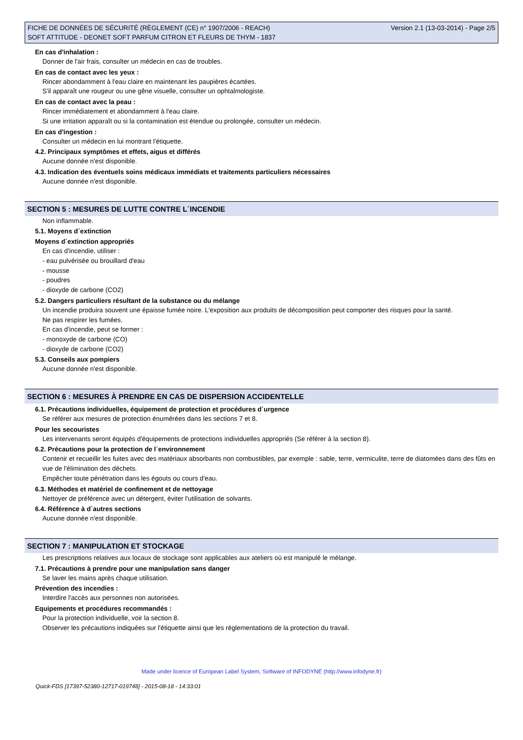FICHE DE DONNÉES DE SÉCURITÉ (RÈGLEMENT (CE) n° 1907/2006 - REACH)
SOFT ATTITUDE - DEONET SOFT PARFUM CITRON ET FLEURS DE THYM - 1837
Version 2.1 (13-03-2014) - Page 2/5
En cas d'inhalation :
Donner de l'air frais, consulter un médecin en cas de troubles.
En cas de contact avec les yeux :
Rincer abondamment à l'eau claire en maintenant les paupières écartées.
S'il apparaît une rougeur ou une gêne visuelle, consulter un ophtalmologiste.
En cas de contact avec la peau :
Rincer immédiatement et abondamment à l'eau claire.
Si une irritation apparaît ou si la contamination est étendue ou prolongée, consulter un médecin.
En cas d'ingestion :
Consulter un médecin en lui montrant l'étiquette.
4.2. Principaux symptômes et effets, aigus et différés
Aucune donnée n'est disponible.
4.3. Indication des éventuels soins médicaux immédiats et traitements particuliers nécessaires
Aucune donnée n'est disponible.
SECTION 5 : MESURES DE LUTTE CONTRE L´INCENDIE
Non inflammable.
5.1. Moyens d´extinction
Moyens d´extinction appropriés
En cas d'incendie, utiliser :
- eau pulvérisée ou brouillard d'eau
- mousse
- poudres
- dioxyde de carbone (CO2)
5.2. Dangers particuliers résultant de la substance ou du mélange
Un incendie produira souvent une épaisse fumée noire. L'exposition aux produits de décomposition peut comporter des risques pour la santé.
Ne pas respirer les fumées.
En cas d'incendie, peut se former :
- monoxyde de carbone (CO)
- dioxyde de carbone (CO2)
5.3. Conseils aux pompiers
Aucune donnée n'est disponible.
SECTION 6 : MESURES À PRENDRE EN CAS DE DISPERSION ACCIDENTELLE
6.1. Précautions individuelles, équipement de protection et procédures d´urgence
Se référer aux mesures de protection énumérées dans les sections 7 et 8.
Pour les secouristes
Les intervenants seront équipés d'équipements de protections individuelles appropriés (Se référer à la section 8).
6.2. Précautions pour la protection de l´environnement
Contenir et recueillir les fuites avec des matériaux absorbants non combustibles, par exemple : sable, terre, vermiculite, terre de diatomées dans des fûts en vue de l'élimination des déchets.
Empêcher toute pénétration dans les égouts ou cours d'eau.
6.3. Méthodes et matériel de confinement et de nettoyage
Nettoyer de préférence avec un détergent, éviter l'utilisation de solvants.
6.4. Référence à d´autres sections
Aucune donnée n'est disponible.
SECTION 7 : MANIPULATION ET STOCKAGE
Les prescriptions relatives aux locaux de stockage sont applicables aux ateliers où est manipulé le mélange.
7.1. Précautions à prendre pour une manipulation sans danger
Se laver les mains après chaque utilisation.
Prévention des incendies :
Interdire l'accès aux personnes non autorisées.
Equipements et procédures recommandés :
Pour la protection individuelle, voir la section 8.
Observer les précautions indiquées sur l'étiquette ainsi que les réglementations de la protection du travail.
Made under licence of European Label System, Software of INFODYNE (http://www.infodyne.fr)
Quick-FDS [17397-52380-12717-019748] - 2015-08-18 - 14:33:01